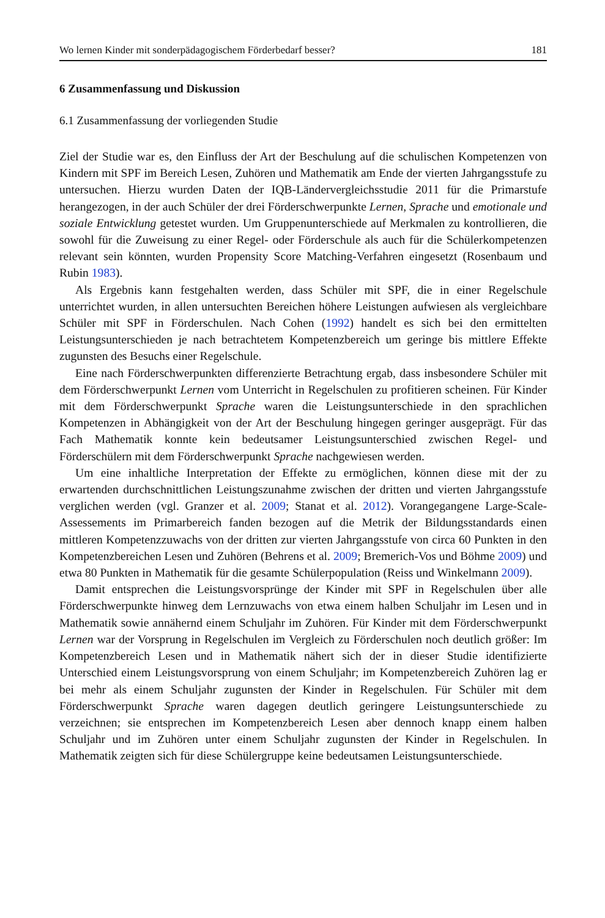Wo lernen Kinder mit sonderpädagogischem Förderbedarf besser? 181
6 Zusammenfassung und Diskussion
6.1 Zusammenfassung der vorliegenden Studie
Ziel der Studie war es, den Einfluss der Art der Beschulung auf die schulischen Kompetenzen von Kindern mit SPF im Bereich Lesen, Zuhören und Mathematik am Ende der vierten Jahrgangsstufe zu untersuchen. Hierzu wurden Daten der IQB-Ländervergleichsstudie 2011 für die Primarstufe herangezogen, in der auch Schüler der drei Förderschwerpunkte Lernen, Sprache und emotionale und soziale Entwicklung getestet wurden. Um Gruppenunterschiede auf Merkmalen zu kontrollieren, die sowohl für die Zuweisung zu einer Regel- oder Förderschule als auch für die Schülerkompetenzen relevant sein könnten, wurden Propensity Score Matching-Verfahren eingesetzt (Rosenbaum und Rubin 1983).
Als Ergebnis kann festgehalten werden, dass Schüler mit SPF, die in einer Regelschule unterrichtet wurden, in allen untersuchten Bereichen höhere Leistungen aufwiesen als vergleichbare Schüler mit SPF in Förderschulen. Nach Cohen (1992) handelt es sich bei den ermittelten Leistungsunterschieden je nach betrachtetem Kompetenzbereich um geringe bis mittlere Effekte zugunsten des Besuchs einer Regelschule.
Eine nach Förderschwerpunkten differenzierte Betrachtung ergab, dass insbesondere Schüler mit dem Förderschwerpunkt Lernen vom Unterricht in Regelschulen zu profitieren scheinen. Für Kinder mit dem Förderschwerpunkt Sprache waren die Leistungsunterschiede in den sprachlichen Kompetenzen in Abhängigkeit von der Art der Beschulung hingegen geringer ausgeprägt. Für das Fach Mathematik konnte kein bedeutsamer Leistungsunterschied zwischen Regel- und Förderschülern mit dem Förderschwerpunkt Sprache nachgewiesen werden.
Um eine inhaltliche Interpretation der Effekte zu ermöglichen, können diese mit der zu erwartenden durchschnittlichen Leistungszunahme zwischen der dritten und vierten Jahrgangsstufe verglichen werden (vgl. Granzer et al. 2009; Stanat et al. 2012). Vorangegangene Large-Scale-Assessements im Primarbereich fanden bezogen auf die Metrik der Bildungsstandards einen mittleren Kompetenzzuwachs von der dritten zur vierten Jahrgangsstufe von circa 60 Punkten in den Kompetenzbereichen Lesen und Zuhören (Behrens et al. 2009; Bremerich-Vos und Böhme 2009) und etwa 80 Punkten in Mathematik für die gesamte Schülerpopulation (Reiss und Winkelmann 2009).
Damit entsprechen die Leistungsvorsprünge der Kinder mit SPF in Regelschulen über alle Förderschwerpunkte hinweg dem Lernzuwachs von etwa einem halben Schuljahr im Lesen und in Mathematik sowie annähernd einem Schuljahr im Zuhören. Für Kinder mit dem Förderschwerpunkt Lernen war der Vorsprung in Regelschulen im Vergleich zu Förderschulen noch deutlich größer: Im Kompetenzbereich Lesen und in Mathematik nähert sich der in dieser Studie identifizierte Unterschied einem Leistungsvorsprung von einem Schuljahr; im Kompetenzbereich Zuhören lag er bei mehr als einem Schuljahr zugunsten der Kinder in Regelschulen. Für Schüler mit dem Förderschwerpunkt Sprache waren dagegen deutlich geringere Leistungsunterschiede zu verzeichnen; sie entsprechen im Kompetenzbereich Lesen aber dennoch knapp einem halben Schuljahr und im Zuhören unter einem Schuljahr zugunsten der Kinder in Regelschulen. In Mathematik zeigten sich für diese Schülergruppe keine bedeutsamen Leistungsunterschiede.